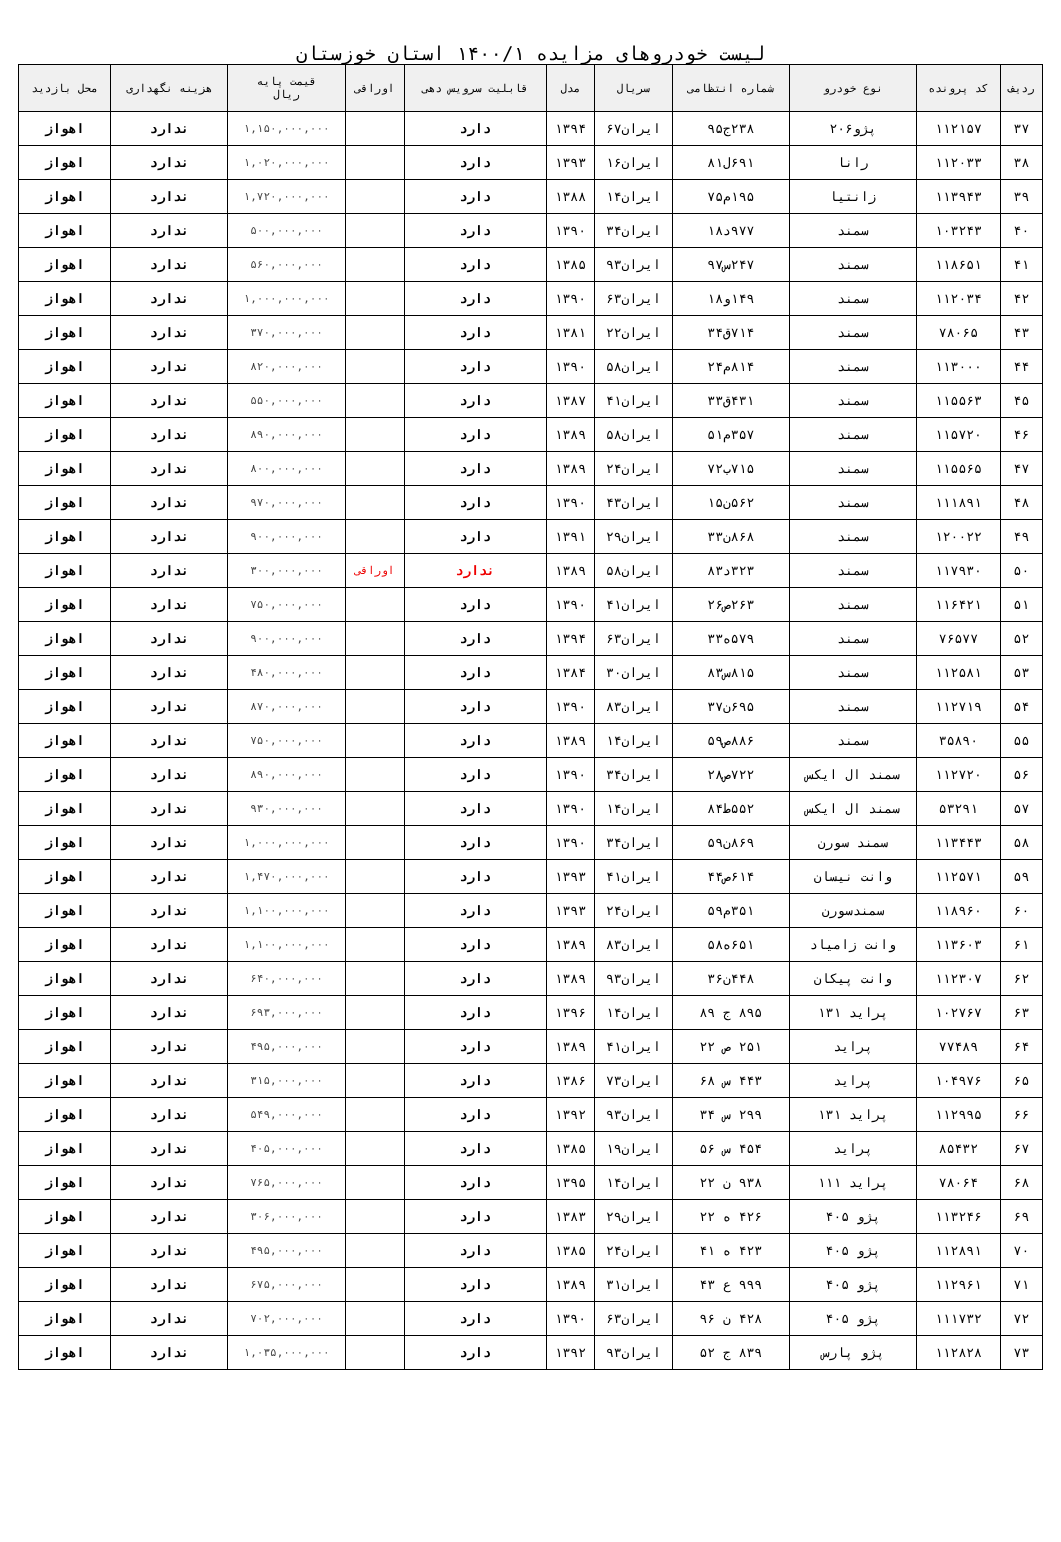لیست خودروهای مزایده ۱۴۰۰/۱ استان خوزستان
| ردیف | کد پرونده | نوع خودرو | شماره انتظامی | سریال | مدل | قابلیت سرویس دهی | اوراقی | قیمت پایه ریال | هزینه نگهداری | محل بازدید |
| --- | --- | --- | --- | --- | --- | --- | --- | --- | --- | --- |
| ۳۷ | ۱۱۲۱۵۷ | پژو۲۰۶ | ۲۳۸ج۹۵ | ایران۶۷ | ۱۳۹۴ | دارد | | ۱,۱۵۰,۰۰۰,۰۰۰ | ندارد | اهواز |
| ۳۸ | ۱۱۲۰۳۳ | رانا | ۶۹۱ل۸۱ | ایران۱۶ | ۱۳۹۳ | دارد | | ۱,۰۲۰,۰۰۰,۰۰۰ | ندارد | اهواز |
| ۳۹ | ۱۱۳۹۴۳ | زانتیا | ۱۹۵م۷۵ | ایران۱۴ | ۱۳۸۸ | دارد | | ۱,۷۲۰,۰۰۰,۰۰۰ | ندارد | اهواز |
| ۴۰ | ۱۰۳۲۴۳ | سمند | ۹۷۷د۱۸ | ایران۳۴ | ۱۳۹۰ | دارد | | ۵۰۰,۰۰۰,۰۰۰ | ندارد | اهواز |
| ۴۱ | ۱۱۸۶۵۱ | سمند | ۲۴۷س۹۷ | ایران۹۳ | ۱۳۸۵ | دارد | | ۵۶۰,۰۰۰,۰۰۰ | ندارد | اهواز |
| ۴۲ | ۱۱۲۰۳۴ | سمند | ۱۴۹و۱۸ | ایران۶۳ | ۱۳۹۰ | دارد | | ۱,۰۰۰,۰۰۰,۰۰۰ | ندارد | اهواز |
| ۴۳ | ۷۸۰۶۵ | سمند | ۷۱۴ق۳۴ | ایران۲۲ | ۱۳۸۱ | دارد | | ۳۷۰,۰۰۰,۰۰۰ | ندارد | اهواز |
| ۴۴ | ۱۱۳۰۰۰ | سمند | ۸۱۴م۲۴ | ایران۵۸ | ۱۳۹۰ | دارد | | ۸۲۰,۰۰۰,۰۰۰ | ندارد | اهواز |
| ۴۵ | ۱۱۵۵۶۳ | سمند | ۴۳۱ق۳۳ | ایران۴۱ | ۱۳۸۷ | دارد | | ۵۵۰,۰۰۰,۰۰۰ | ندارد | اهواز |
| ۴۶ | ۱۱۵۷۲۰ | سمند | ۳۵۷م۵۱ | ایران۵۸ | ۱۳۸۹ | دارد | | ۸۹۰,۰۰۰,۰۰۰ | ندارد | اهواز |
| ۴۷ | ۱۱۵۵۶۵ | سمند | ۷۱۵ب۷۲ | ایران۲۴ | ۱۳۸۹ | دارد | | ۸۰۰,۰۰۰,۰۰۰ | ندارد | اهواز |
| ۴۸ | ۱۱۱۸۹۱ | سمند | ۵۶۲ن۱۵ | ایران۴۳ | ۱۳۹۰ | دارد | | ۹۷۰,۰۰۰,۰۰۰ | ندارد | اهواز |
| ۴۹ | ۱۲۰۰۲۲ | سمند | ۸۶۸ن۳۳ | ایران۲۹ | ۱۳۹۱ | دارد | | ۹۰۰,۰۰۰,۰۰۰ | ندارد | اهواز |
| ۵۰ | ۱۱۷۹۳۰ | سمند | ۳۲۳د۸۳ | ایران۵۸ | ۱۳۸۹ | ندارد | اوراقی | ۳۰۰,۰۰۰,۰۰۰ | ندارد | اهواز |
| ۵۱ | ۱۱۶۴۲۱ | سمند | ۲۶۳ص۲۶ | ایران۴۱ | ۱۳۹۰ | دارد | | ۷۵۰,۰۰۰,۰۰۰ | ندارد | اهواز |
| ۵۲ | ۷۶۵۷۷ | سمند | ۵۷۹ه۳۳ | ایران۶۳ | ۱۳۹۴ | دارد | | ۹۰۰,۰۰۰,۰۰۰ | ندارد | اهواز |
| ۵۳ | ۱۱۲۵۸۱ | سمند | ۸۱۵س۸۳ | ایران۳۰ | ۱۳۸۴ | دارد | | ۴۸۰,۰۰۰,۰۰۰ | ندارد | اهواز |
| ۵۴ | ۱۱۲۷۱۹ | سمند | ۶۹۵ن۳۷ | ایران۸۳ | ۱۳۹۰ | دارد | | ۸۷۰,۰۰۰,۰۰۰ | ندارد | اهواز |
| ۵۵ | ۳۵۸۹۰ | سمند | ۸۸۶ص۵۹ | ایران۱۴ | ۱۳۸۹ | دارد | | ۷۵۰,۰۰۰,۰۰۰ | ندارد | اهواز |
| ۵۶ | ۱۱۲۷۲۰ | سمند ال ایکس | ۷۲۲ص۲۸ | ایران۳۴ | ۱۳۹۰ | دارد | | ۸۹۰,۰۰۰,۰۰۰ | ندارد | اهواز |
| ۵۷ | ۵۳۲۹۱ | سمند ال ایکس | ۵۵۲ط۸۴ | ایران۱۴ | ۱۳۹۰ | دارد | | ۹۳۰,۰۰۰,۰۰۰ | ندارد | اهواز |
| ۵۸ | ۱۱۳۴۴۳ | سمند سورن | ۸۶۹ن۵۹ | ایران۳۴ | ۱۳۹۰ | دارد | | ۱,۰۰۰,۰۰۰,۰۰۰ | ندارد | اهواز |
| ۵۹ | ۱۱۲۵۷۱ | وانت نیسان | ۶۱۴ص۴۴ | ایران۴۱ | ۱۳۹۳ | دارد | | ۱,۴۷۰,۰۰۰,۰۰۰ | ندارد | اهواز |
| ۶۰ | ۱۱۸۹۶۰ | سمندسورن | ۳۵۱م۵۹ | ایران۲۴ | ۱۳۹۳ | دارد | | ۱,۱۰۰,۰۰۰,۰۰۰ | ندارد | اهواز |
| ۶۱ | ۱۱۳۶۰۳ | وانت زامیاد | ۶۵۱ه۵۸ | ایران۸۳ | ۱۳۸۹ | دارد | | ۱,۱۰۰,۰۰۰,۰۰۰ | ندارد | اهواز |
| ۶۲ | ۱۱۲۳۰۷ | وانت پیکان | ۴۴۸ن۳۶ | ایران۹۳ | ۱۳۸۹ | دارد | | ۶۴۰,۰۰۰,۰۰۰ | ندارد | اهواز |
| ۶۳ | ۱۰۲۷۶۷ | پراید ۱۳۱ | ۸۹۵ ج ۸۹ | ایران۱۴ | ۱۳۹۶ | دارد | | ۶۹۳,۰۰۰,۰۰۰ | ندارد | اهواز |
| ۶۴ | ۷۷۴۸۹ | پراید | ۲۵۱ ص ۲۲ | ایران۴۱ | ۱۳۸۹ | دارد | | ۴۹۵,۰۰۰,۰۰۰ | ندارد | اهواز |
| ۶۵ | ۱۰۴۹۷۶ | پراید | ۴۴۳ س ۶۸ | ایران۷۳ | ۱۳۸۶ | دارد | | ۳۱۵,۰۰۰,۰۰۰ | ندارد | اهواز |
| ۶۶ | ۱۱۲۹۹۵ | پراید ۱۳۱ | ۲۹۹ س ۳۴ | ایران۹۳ | ۱۳۹۲ | دارد | | ۵۴۹,۰۰۰,۰۰۰ | ندارد | اهواز |
| ۶۷ | ۸۵۴۳۲ | پراید | ۴۵۴ س ۵۶ | ایران۱۹ | ۱۳۸۵ | دارد | | ۴۰۵,۰۰۰,۰۰۰ | ندارد | اهواز |
| ۶۸ | ۷۸۰۶۴ | پراید ۱۱۱ | ۹۳۸ ن ۲۲ | ایران۱۴ | ۱۳۹۵ | دارد | | ۷۶۵,۰۰۰,۰۰۰ | ندارد | اهواز |
| ۶۹ | ۱۱۳۲۴۶ | پژو ۴۰۵ | ۴۲۶ ه ۲۲ | ایران۲۹ | ۱۳۸۳ | دارد | | ۳۰۶,۰۰۰,۰۰۰ | ندارد | اهواز |
| ۷۰ | ۱۱۲۸۹۱ | پژو ۴۰۵ | ۴۲۳ ه ۴۱ | ایران۲۴ | ۱۳۸۵ | دارد | | ۴۹۵,۰۰۰,۰۰۰ | ندارد | اهواز |
| ۷۱ | ۱۱۲۹۶۱ | پژو ۴۰۵ | ۹۹۹ ع ۴۳ | ایران۳۱ | ۱۳۸۹ | دارد | | ۶۷۵,۰۰۰,۰۰۰ | ندارد | اهواز |
| ۷۲ | ۱۱۱۷۳۲ | پژو ۴۰۵ | ۴۲۸ ن ۹۶ | ایران۶۳ | ۱۳۹۰ | دارد | | ۷۰۲,۰۰۰,۰۰۰ | ندارد | اهواز |
| ۷۳ | ۱۱۲۸۲۸ | پژو پارس | ۸۳۹ ج ۵۲ | ایران۹۳ | ۱۳۹۲ | دارد | | ۱,۰۳۵,۰۰۰,۰۰۰ | ندارد | اهواز |